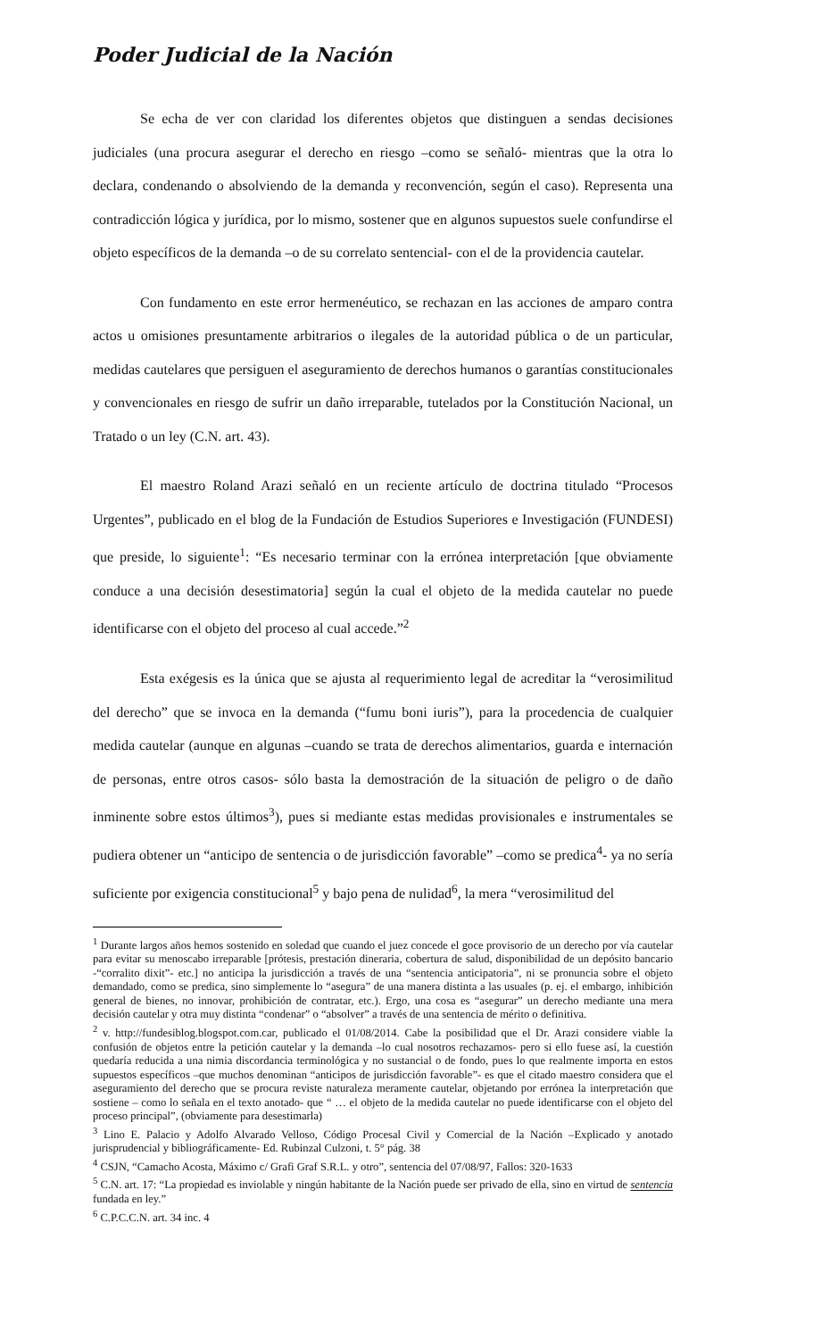Poder Judicial de la Nación
Se echa de ver con claridad los diferentes objetos que distinguen a sendas decisiones judiciales (una procura asegurar el derecho en riesgo –como se señaló- mientras que la otra lo declara, condenando o absolviendo de la demanda y reconvención, según el caso). Representa una contradicción lógica y jurídica, por lo mismo, sostener que en algunos supuestos suele confundirse el objeto específicos de la demanda –o de su correlato sentencial- con el de la providencia cautelar.
Con fundamento en este error hermenéutico, se rechazan en las acciones de amparo contra actos u omisiones presuntamente arbitrarios o ilegales de la autoridad pública o de un particular, medidas cautelares que persiguen el aseguramiento de derechos humanos o garantías constitucionales y convencionales en riesgo de sufrir un daño irreparable, tutelados por la Constitución Nacional, un Tratado o un ley (C.N. art. 43).
El maestro Roland Arazi señaló en un reciente artículo de doctrina titulado “Procesos Urgentes”, publicado en el blog de la Fundación de Estudios Superiores e Investigación (FUNDESI) que preside, lo siguiente<sup>1</sup>: “Es necesario terminar con la errónea interpretación [que obviamente conduce a una decisión desestimatoria] según la cual el objeto de la medida cautelar no puede identificarse con el objeto del proceso al cual accede.”<sup>2</sup>
Esta exégesis es la única que se ajusta al requerimiento legal de acreditar la “verosimilitud del derecho” que se invoca en la demanda (“fumu boni iuris”), para la procedencia de cualquier medida cautelar (aunque en algunas –cuando se trata de derechos alimentarios, guarda e internación de personas, entre otros casos- sólo basta la demostración de la situación de peligro o de daño inminente sobre estos últimos<sup>3</sup>), pues si mediante estas medidas provisionales e instrumentales se pudiera obtener un “anticipo de sentencia o de jurisdicción favorable” –como se predica<sup>4</sup>- ya no sería suficiente por exigencia constitucional<sup>5</sup> y bajo pena de nulidad<sup>6</sup>, la mera “verosimilitud del
<sup>1</sup> Durante largos años hemos sostenido en soledad que cuando el juez concede el goce provisorio de un derecho por vía cautelar para evitar su menoscabo irreparable [prótesis, prestación dineraria, cobertura de salud, disponibilidad de un depósito bancario -“corralito dixit”- etc.] no anticipa la jurisdicción a través de una “sentencia anticipatoria”, ni se pronuncia sobre el objeto demandado, como se predica, sino simplemente lo “asegura” de una manera distinta a las usuales (p. ej. el embargo, inhibición general de bienes, no innovar, prohibición de contratar, etc.). Ergo, una cosa es “asegurar” un derecho mediante una mera decisión cautelar y otra muy distinta “condenar” o “absolver” a través de una sentencia de mérito o definitiva.
<sup>2</sup> v. http://fundesiblog.blogspot.com.car, publicado el 01/08/2014. Cabe la posibilidad que el Dr. Arazi considere viable la confusión de objetos entre la petición cautelar y la demanda –lo cual nosotros rechazamos- pero si ello fuese así, la cuestión quedaría reducida a una nimia discordancia terminológica y no sustancial o de fondo, pues lo que realmente importa en estos supuestos específicos –que muchos denominan “anticipos de jurisdicción favorable”- es que el citado maestro considera que el aseguramiento del derecho que se procura reviste naturaleza meramente cautelar, objetando por errónea la interpretación que sostiene – como lo señala en el texto anotado- que “ … el objeto de la medida cautelar no puede identificarse con el objeto del proceso principal”, (obviamente para desestimarla)
<sup>3</sup> Lino E. Palacio y Adolfo Alvarado Velloso, Código Procesal Civil y Comercial de la Nación –Explicado y anotado jurisprudencial y bibliográficamente- Ed. Rubinzal Culzoni, t. 5° pág. 38
<sup>4</sup> CSJN, “Camacho Acosta, Máximo c/ Grafi Graf S.R.L. y otro”, sentencia del 07/08/97, Fallos: 320-1633
<sup>5</sup> C.N. art. 17: “La propiedad es inviolable y ningún habitante de la Nación puede ser privado de ella, sino en virtud de sentencia fundada en ley.”
<sup>6</sup> C.P.C.C.N. art. 34 inc. 4